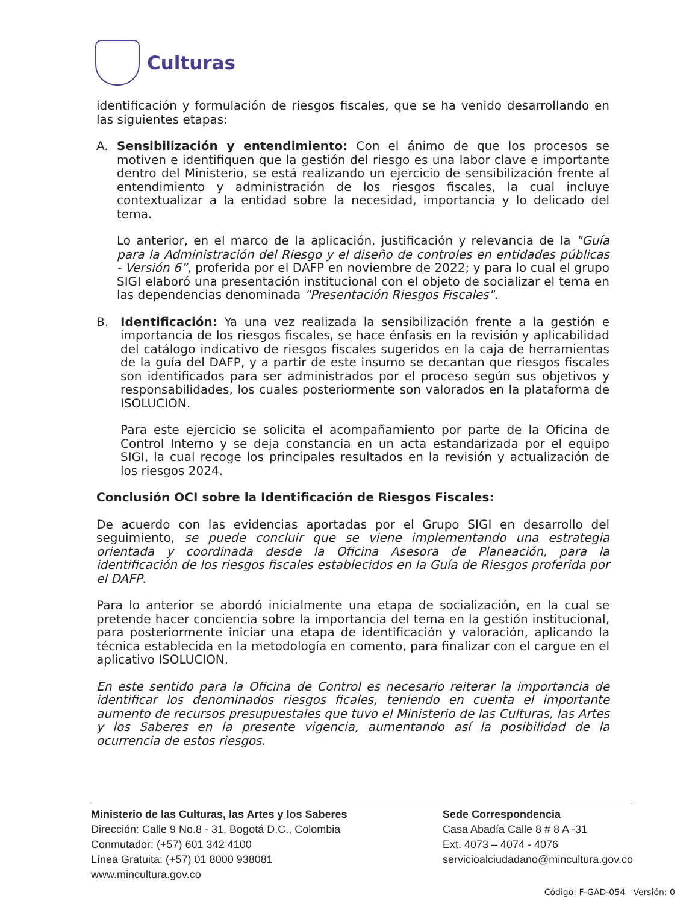Culturas
identificación y formulación de riesgos fiscales, que se ha venido desarrollando en las siguientes etapas:
A. Sensibilización y entendimiento: Con el ánimo de que los procesos se motiven e identifiquen que la gestión del riesgo es una labor clave e importante dentro del Ministerio, se está realizando un ejercicio de sensibilización frente al entendimiento y administración de los riesgos fiscales, la cual incluye contextualizar a la entidad sobre la necesidad, importancia y lo delicado del tema.
Lo anterior, en el marco de la aplicación, justificación y relevancia de la "Guía para la Administración del Riesgo y el diseño de controles en entidades públicas - Versión 6”, proferida por el DAFP en noviembre de 2022; y para lo cual el grupo SIGI elaboró una presentación institucional con el objeto de socializar el tema en las dependencias denominada "Presentación Riesgos Fiscales".
B. Identificación: Ya una vez realizada la sensibilización frente a la gestión e importancia de los riesgos fiscales, se hace énfasis en la revisión y aplicabilidad del catálogo indicativo de riesgos fiscales sugeridos en la caja de herramientas de la guía del DAFP, y a partir de este insumo se decantan que riesgos fiscales son identificados para ser administrados por el proceso según sus objetivos y responsabilidades, los cuales posteriormente son valorados en la plataforma de ISOLUCION.
Para este ejercicio se solicita el acompañamiento por parte de la Oficina de Control Interno y se deja constancia en un acta estandarizada por el equipo SIGI, la cual recoge los principales resultados en la revisión y actualización de los riesgos 2024.
Conclusión OCI sobre la Identificación de Riesgos Fiscales:
De acuerdo con las evidencias aportadas por el Grupo SIGI en desarrollo del seguimiento, se puede concluir que se viene implementando una estrategia orientada y coordinada desde la Oficina Asesora de Planeación, para la identificación de los riesgos fiscales establecidos en la Guía de Riesgos proferida por el DAFP.
Para lo anterior se abordó inicialmente una etapa de socialización, en la cual se pretende hacer conciencia sobre la importancia del tema en la gestión institucional, para posteriormente iniciar una etapa de identificación y valoración, aplicando la técnica establecida en la metodología en comento, para finalizar con el cargue en el aplicativo ISOLUCION.
En este sentido para la Oficina de Control es necesario reiterar la importancia de identificar los denominados riesgos ficales, teniendo en cuenta el importante aumento de recursos presupuestales que tuvo el Ministerio de las Culturas, las Artes y los Saberes en la presente vigencia, aumentando así la posibilidad de la ocurrencia de estos riesgos.
Ministerio de las Culturas, las Artes y los Saberes
Dirección: Calle 9 No.8 - 31, Bogotá D.C., Colombia
Conmutador: (+57) 601 342 4100
Línea Gratuita: (+57) 01 8000 938081
www.mincultura.gov.co
Sede Correspondencia
Casa Abadía Calle 8 # 8 A -31
Ext. 4073 – 4074 - 4076
servicioalciudadano@mincultura.gov.co
Código: F-GAD-054 Versión: 0